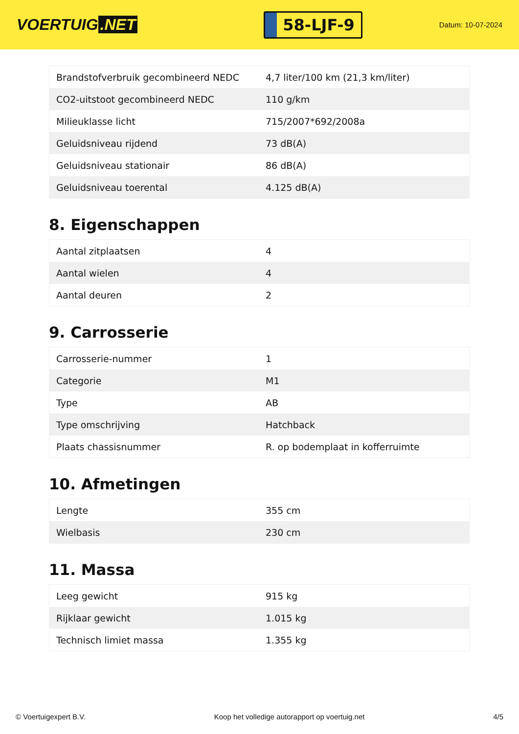VOERTUIG.NET
58-LJF-9
Datum: 10-07-2024
| Brandstofverbruik gecombineerd NEDC | 4,7 liter/100 km (21,3 km/liter) |
| CO2-uitstoot gecombineerd NEDC | 110 g/km |
| Milieuklasse licht | 715/2007*692/2008a |
| Geluidsniveau rijdend | 73 dB(A) |
| Geluidsniveau stationair | 86 dB(A) |
| Geluidsniveau toerental | 4.125 dB(A) |
8. Eigenschappen
| Aantal zitplaatsen | 4 |
| Aantal wielen | 4 |
| Aantal deuren | 2 |
9. Carrosserie
| Carrosserie-nummer | 1 |
| Categorie | M1 |
| Type | AB |
| Type omschrijving | Hatchback |
| Plaats chassisnummer | R. op bodemplaat in kofferruimte |
10. Afmetingen
| Lengte | 355 cm |
| Wielbasis | 230 cm |
11. Massa
| Leeg gewicht | 915 kg |
| Rijklaar gewicht | 1.015 kg |
| Technisch limiet massa | 1.355 kg |
© Voertuigexpert B.V. Koop het volledige autorapport op voertuig.net 4/5